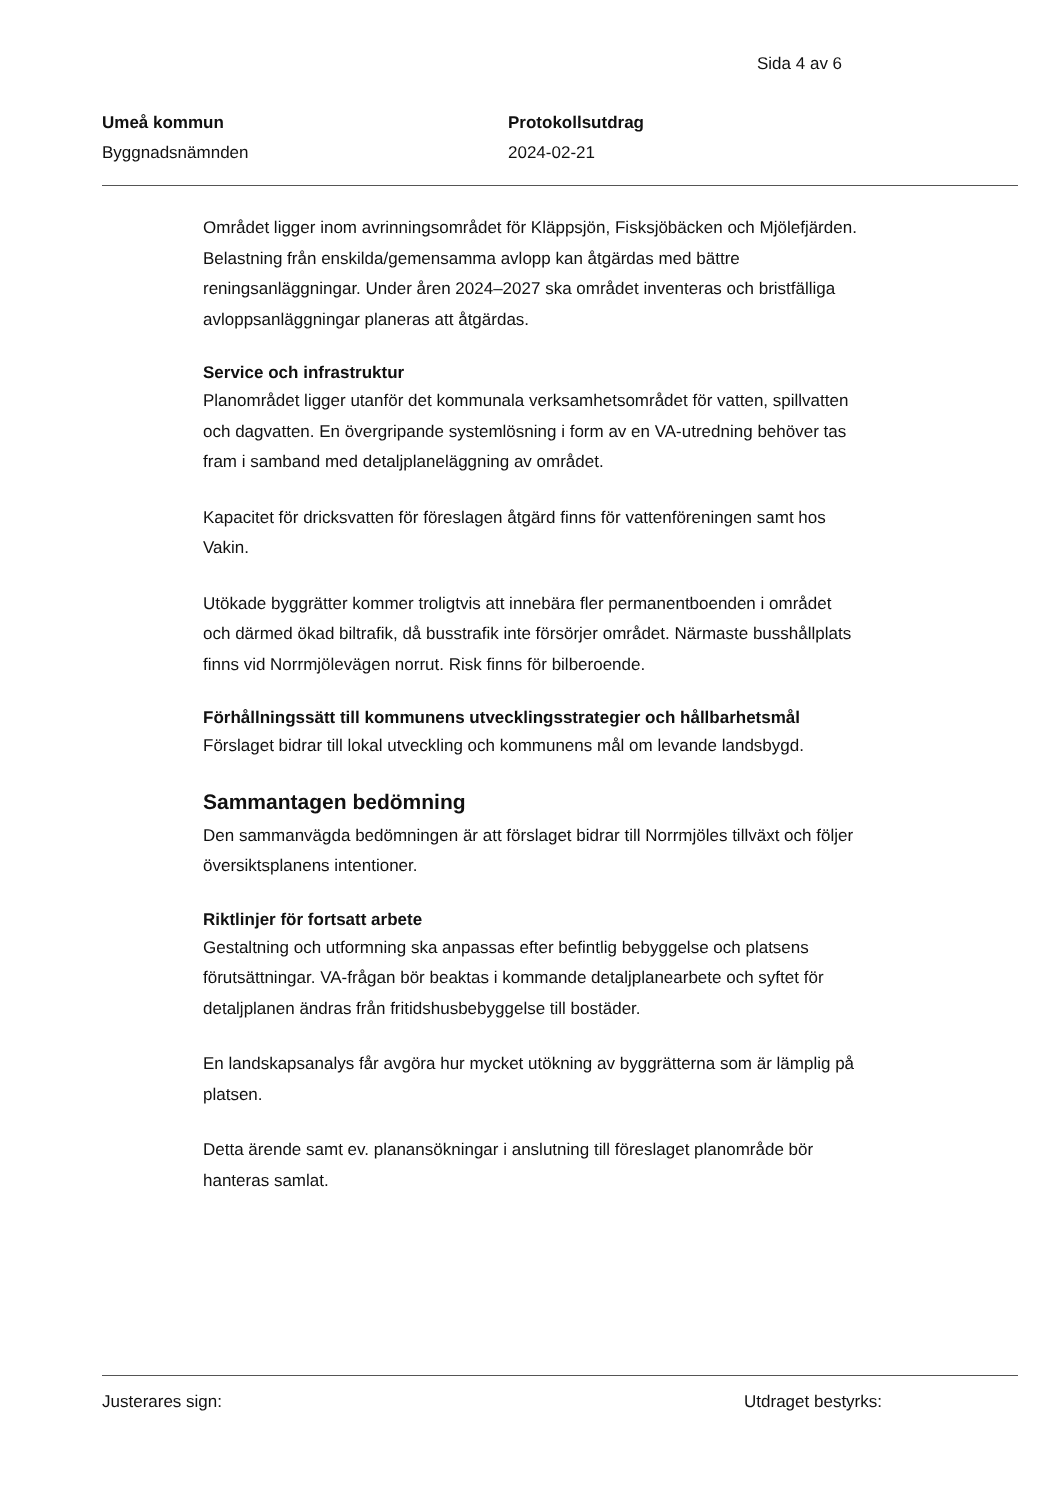Sida 4 av 6
Umeå kommun
Byggnadsnämnden
Protokollsutdrag
2024-02-21
Området ligger inom avrinningsområdet för Kläppsjön, Fisksjöbäcken och Mjölefjärden. Belastning från enskilda/gemensamma avlopp kan åtgärdas med bättre reningsanläggningar. Under åren 2024–2027 ska området inventeras och bristfälliga avloppsanläggningar planeras att åtgärdas.
Service och infrastruktur
Planområdet ligger utanför det kommunala verksamhetsområdet för vatten, spillvatten och dagvatten. En övergripande systemlösning i form av en VA-utredning behöver tas fram i samband med detaljplaneläggning av området.
Kapacitet för dricksvatten för föreslagen åtgärd finns för vattenföreningen samt hos Vakin.
Utökade byggrätter kommer troligtvis att innebära fler permanentboenden i området och därmed ökad biltrafik, då busstrafik inte försörjer området. Närmaste busshållplats finns vid Norrmjölevägen norrut. Risk finns för bilberoende.
Förhållningssätt till kommunens utvecklingsstrategier och hållbarhetsmål
Förslaget bidrar till lokal utveckling och kommunens mål om levande landsbygd.
Sammantagen bedömning
Den sammanvägda bedömningen är att förslaget bidrar till Norrmjöles tillväxt och följer översiktsplanens intentioner.
Riktlinjer för fortsatt arbete
Gestaltning och utformning ska anpassas efter befintlig bebyggelse och platsens förutsättningar. VA-frågan bör beaktas i kommande detaljplanearbete och syftet för detaljplanen ändras från fritidshusbebyggelse till bostäder.
En landskapsanalys får avgöra hur mycket utökning av byggrätterna som är lämplig på platsen.
Detta ärende samt ev. planansökningar i anslutning till föreslaget planområde bör hanteras samlat.
Justerares sign: Utdraget bestyrks: